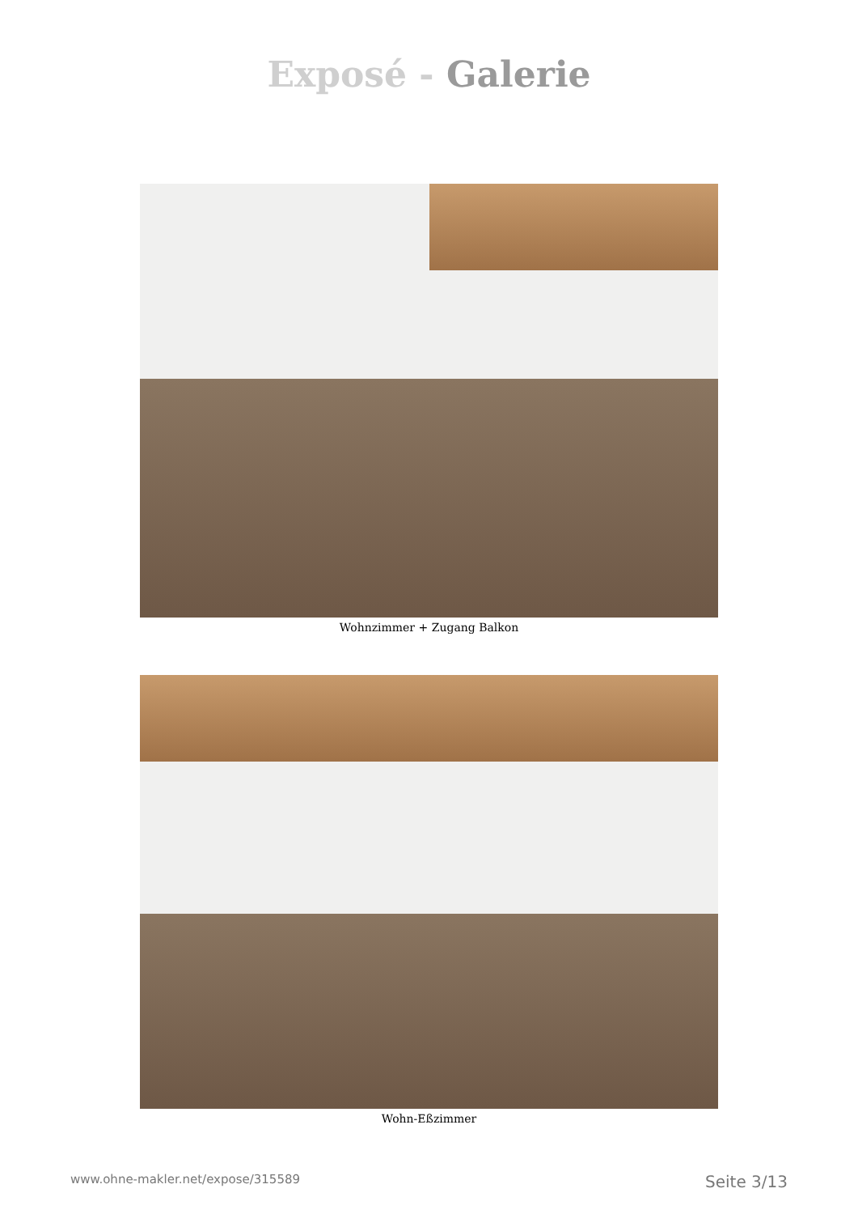Exposé - Galerie
Wohnzimmer + Zugang Balkon
Wohn-Eßzimmer
www.ohne-makler.net/expose/315589 Seite 3/13